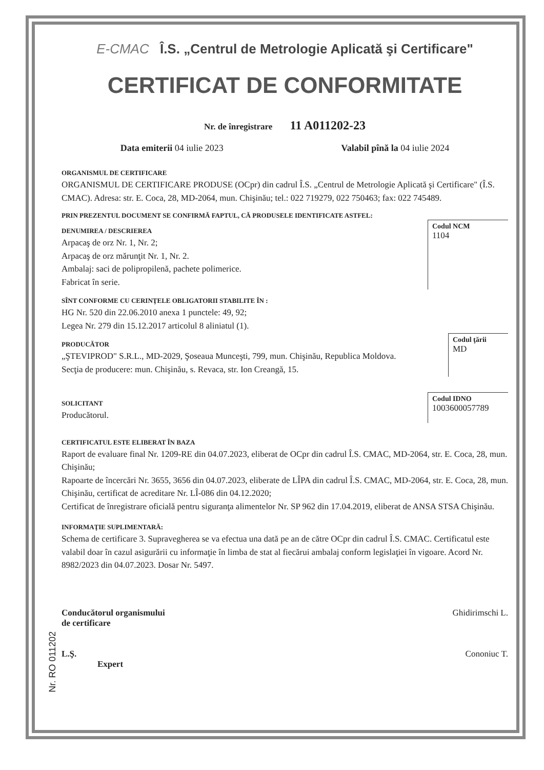E-CMAC Î.S. „Centrul de Metrologie Aplicată şi Certificare"
CERTIFICAT DE CONFORMITATE
Nr. de înregistrare 11 A011202-23
Data emiterii 04 iulie 2023 Valabil pînă la 04 iulie 2024
ORGANISMUL DE CERTIFICARE
ORGANISMUL DE CERTIFICARE PRODUSE (OCpr) din cadrul Î.S. „Centrul de Metrologie Aplicată şi Certificare" (Î.S. CMAC). Adresa: str. E. Coca, 28, MD-2064, mun. Chişinău; tel.: 022 719279, 022 750463; fax: 022 745489.
PRIN PREZENTUL DOCUMENT SE CONFIRMĂ FAPTUL, CĂ PRODUSELE IDENTIFICATE ASTFEL:
DENUMIREA / DESCRIEREA
Arpacaş de orz Nr. 1, Nr. 2;
Arpacaş de orz mărunţit Nr. 1, Nr. 2.
Ambalaj: saci de polipropilenă, pachete polimerice.
Fabricat în serie.
Codul NCM
1104
SÎNT CONFORME CU CERINŢELE OBLIGATORII STABILITE ÎN :
HG Nr. 520 din 22.06.2010 anexa 1 punctele: 49, 92;
Legea Nr. 279 din 15.12.2017 articolul 8 aliniatul (1).
PRODUCĂTOR
„ŞTEVIPROD" S.R.L., MD-2029, Şoseaua Munceşti, 799, mun. Chişinău, Republica Moldova.
Secţia de producere: mun. Chişinău, s. Revaca, str. Ion Creangă, 15.
Codul ţării
MD
SOLICITANT
Producătorul.
Codul IDNO
1003600057789
CERTIFICATUL ESTE ELIBERAT ÎN BAZA
Raport de evaluare final Nr. 1209-RE din 04.07.2023, eliberat de OCpr din cadrul Î.S. CMAC, MD-2064, str. E. Coca, 28, mun. Chişinău;
Rapoarte de încercări Nr. 3655, 3656 din 04.07.2023, eliberate de LÎPA din cadrul Î.S. CMAC, MD-2064, str. E. Coca, 28, mun. Chişinău, certificat de acreditare Nr. LÎ-086 din 04.12.2020;
Certificat de înregistrare oficială pentru siguranţa alimentelor Nr. SP 962 din 17.04.2019, eliberat de ANSA STSA Chişinău.
INFORMAŢIE SUPLIMENTARĂ:
Schema de certificare 3. Supravegherea se va efectua una dată pe an de către OCpr din cadrul Î.S. CMAC. Certificatul este valabil doar în cazul asigurării cu informaţie în limba de stat al fiecărui ambalaj conform legislaţiei în vigoare. Acord Nr. 8982/2023 din 04.07.2023. Dosar Nr. 5497.
Conducătorul organismului
de certificare
Ghidirimschi L.
L.Ş.
Expert
Cononiuc T.
Nr. RO 011202